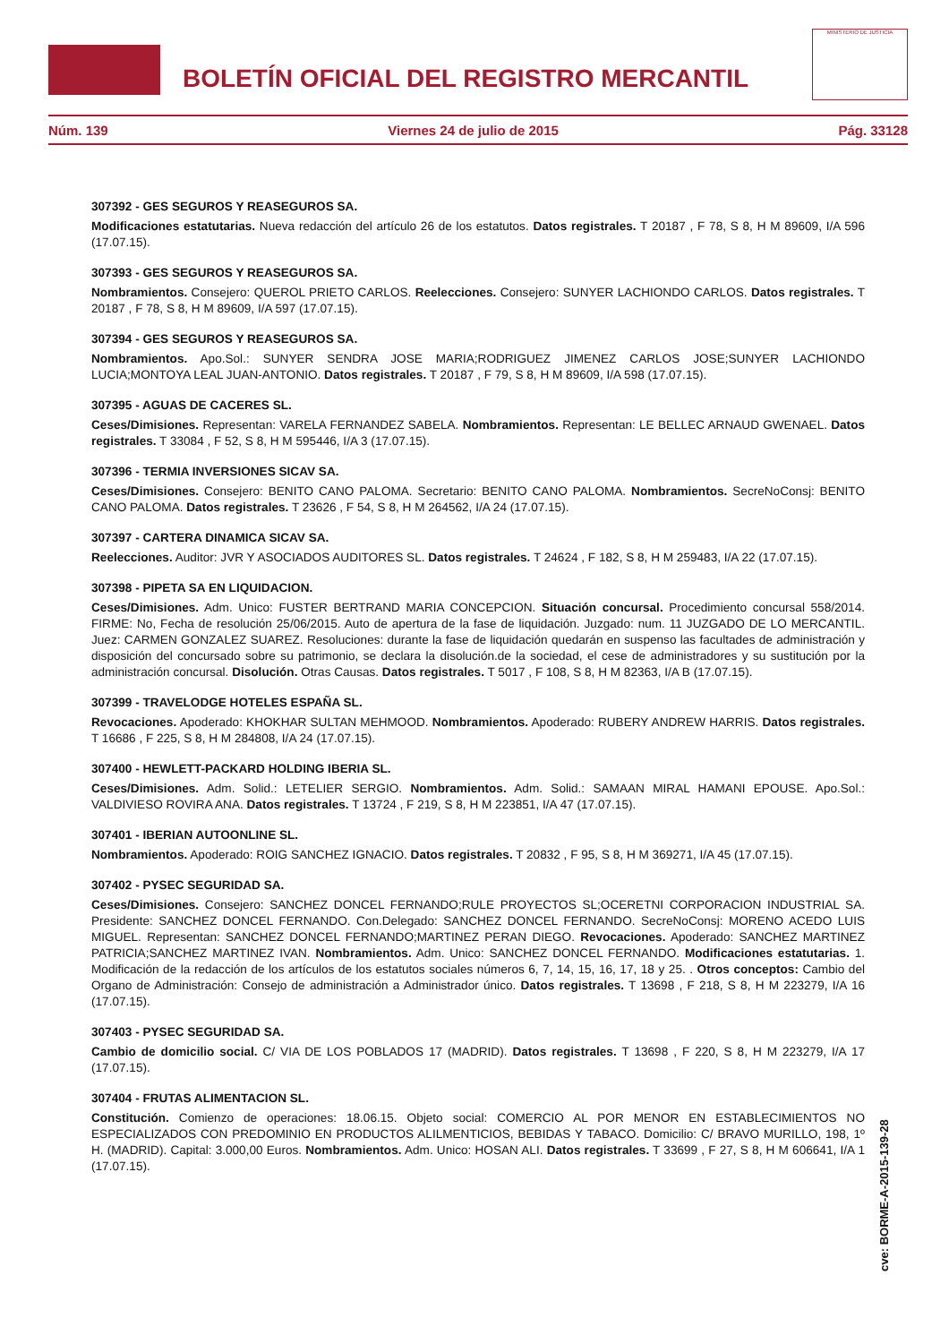BOLETÍN OFICIAL DEL REGISTRO MERCANTIL
MINISTERIO DE JUSTICIA
Núm. 139 Viernes 24 de julio de 2015 Pág. 33128
307392 - GES SEGUROS Y REASEGUROS SA.
Modificaciones estatutarias. Nueva redacción del artículo 26 de los estatutos. Datos registrales. T 20187 , F 78, S 8, H M 89609, I/A 596 (17.07.15).
307393 - GES SEGUROS Y REASEGUROS SA.
Nombramientos. Consejero: QUEROL PRIETO CARLOS. Reelecciones. Consejero: SUNYER LACHIONDO CARLOS. Datos registrales. T 20187 , F 78, S 8, H M 89609, I/A 597 (17.07.15).
307394 - GES SEGUROS Y REASEGUROS SA.
Nombramientos. Apo.Sol.: SUNYER SENDRA JOSE MARIA;RODRIGUEZ JIMENEZ CARLOS JOSE;SUNYER LACHIONDO LUCIA;MONTOYA LEAL JUAN-ANTONIO. Datos registrales. T 20187 , F 79, S 8, H M 89609, I/A 598 (17.07.15).
307395 - AGUAS DE CACERES SL.
Ceses/Dimisiones. Representan: VARELA FERNANDEZ SABELA. Nombramientos. Representan: LE BELLEC ARNAUD GWENAEL. Datos registrales. T 33084 , F 52, S 8, H M 595446, I/A 3 (17.07.15).
307396 - TERMIA INVERSIONES SICAV SA.
Ceses/Dimisiones. Consejero: BENITO CANO PALOMA. Secretario: BENITO CANO PALOMA. Nombramientos. SecreNoConsj: BENITO CANO PALOMA. Datos registrales. T 23626 , F 54, S 8, H M 264562, I/A 24 (17.07.15).
307397 - CARTERA DINAMICA SICAV SA.
Reelecciones. Auditor: JVR Y ASOCIADOS AUDITORES SL. Datos registrales. T 24624 , F 182, S 8, H M 259483, I/A 22 (17.07.15).
307398 - PIPETA SA EN LIQUIDACION.
Ceses/Dimisiones. Adm. Unico: FUSTER BERTRAND MARIA CONCEPCION. Situación concursal. Procedimiento concursal 558/2014. FIRME: No, Fecha de resolución 25/06/2015. Auto de apertura de la fase de liquidación. Juzgado: num. 11 JUZGADO DE LO MERCANTIL. Juez: CARMEN GONZALEZ SUAREZ. Resoluciones: durante la fase de liquidación quedarán en suspenso las facultades de administración y disposición del concursado sobre su patrimonio, se declara la disolución.de la sociedad, el cese de administradores y su sustitución por la administración concursal. Disolución. Otras Causas. Datos registrales. T 5017 , F 108, S 8, H M 82363, I/A B (17.07.15).
307399 - TRAVELODGE HOTELES ESPAÑA SL.
Revocaciones. Apoderado: KHOKHAR SULTAN MEHMOOD. Nombramientos. Apoderado: RUBERY ANDREW HARRIS. Datos registrales. T 16686 , F 225, S 8, H M 284808, I/A 24 (17.07.15).
307400 - HEWLETT-PACKARD HOLDING IBERIA SL.
Ceses/Dimisiones. Adm. Solid.: LETELIER SERGIO. Nombramientos. Adm. Solid.: SAMAAN MIRAL HAMANI EPOUSE. Apo.Sol.: VALDIVIESO ROVIRA ANA. Datos registrales. T 13724 , F 219, S 8, H M 223851, I/A 47 (17.07.15).
307401 - IBERIAN AUTOONLINE SL.
Nombramientos. Apoderado: ROIG SANCHEZ IGNACIO. Datos registrales. T 20832 , F 95, S 8, H M 369271, I/A 45 (17.07.15).
307402 - PYSEC SEGURIDAD SA.
Ceses/Dimisiones. Consejero: SANCHEZ DONCEL FERNANDO;RULE PROYECTOS SL;OCERETNI CORPORACION INDUSTRIAL SA. Presidente: SANCHEZ DONCEL FERNANDO. Con.Delegado: SANCHEZ DONCEL FERNANDO. SecreNoConsj: MORENO ACEDO LUIS MIGUEL. Representan: SANCHEZ DONCEL FERNANDO;MARTINEZ PERAN DIEGO. Revocaciones. Apoderado: SANCHEZ MARTINEZ PATRICIA;SANCHEZ MARTINEZ IVAN. Nombramientos. Adm. Unico: SANCHEZ DONCEL FERNANDO. Modificaciones estatutarias. 1. Modificación de la redacción de los artículos de los estatutos sociales números 6, 7, 14, 15, 16, 17, 18 y 25. . Otros conceptos: Cambio del Organo de Administración: Consejo de administración a Administrador único. Datos registrales. T 13698 , F 218, S 8, H M 223279, I/A 16 (17.07.15).
307403 - PYSEC SEGURIDAD SA.
Cambio de domicilio social. C/ VIA DE LOS POBLADOS 17 (MADRID). Datos registrales. T 13698 , F 220, S 8, H M 223279, I/A 17 (17.07.15).
307404 - FRUTAS ALIMENTACION SL.
Constitución. Comienzo de operaciones: 18.06.15. Objeto social: COMERCIO AL POR MENOR EN ESTABLECIMIENTOS NO ESPECIALIZADOS CON PREDOMINIO EN PRODUCTOS ALILMENTICIOS, BEBIDAS Y TABACO. Domicilio: C/ BRAVO MURILLO, 198, 1º H. (MADRID). Capital: 3.000,00 Euros. Nombramientos. Adm. Unico: HOSAN ALI. Datos registrales. T 33699 , F 27, S 8, H M 606641, I/A 1 (17.07.15).
cve: BORME-A-2015-139-28